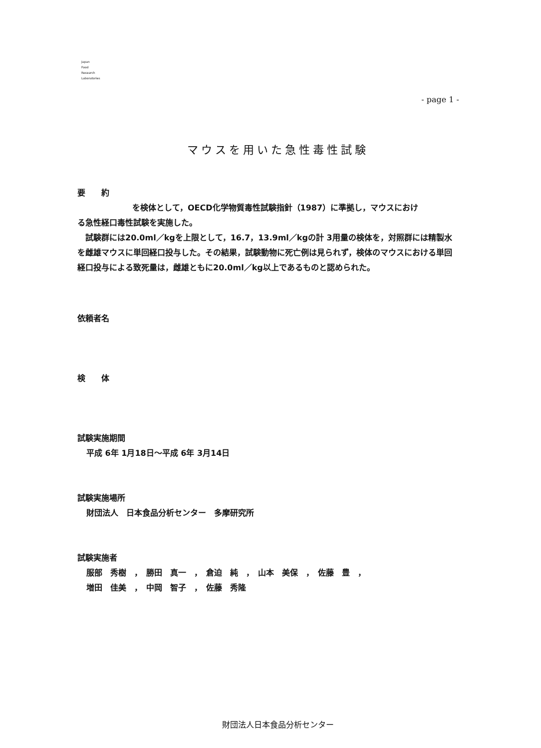Japan
Food
Research
Laboratories
- page 1 -
マウスを用いた急性毒性試験
要　　約
を検体として，OECD化学物質毒性試験指針（1987）に準拠し，マウスにおけ
る急性経口毒性試験を実施した。
　試験群には20.0ml／kgを上限として，16.7，13.9ml／kgの計 3用量の検体を，対照群には精製水を雌雄マウスに単回経口投与した。その結果，試験動物に死亡例は見られず，検体のマウスにおける単回経口投与による致死量は，雌雄ともに20.0ml／kg以上であるものと認められた。
依頼者名
検　　体
試験実施期間
平成 6年 1月18日～平成 6年 3月14日
試験実施場所
財団法人　日本食品分析センター　多摩研究所
試験実施者
服部　秀樹　，　勝田　真一　，　倉迫　純　，　山本　美保　，　佐藤　豊　，
増田　佳美　，　中岡　智子　，　佐藤　秀隆
財団法人日本食品分析センター